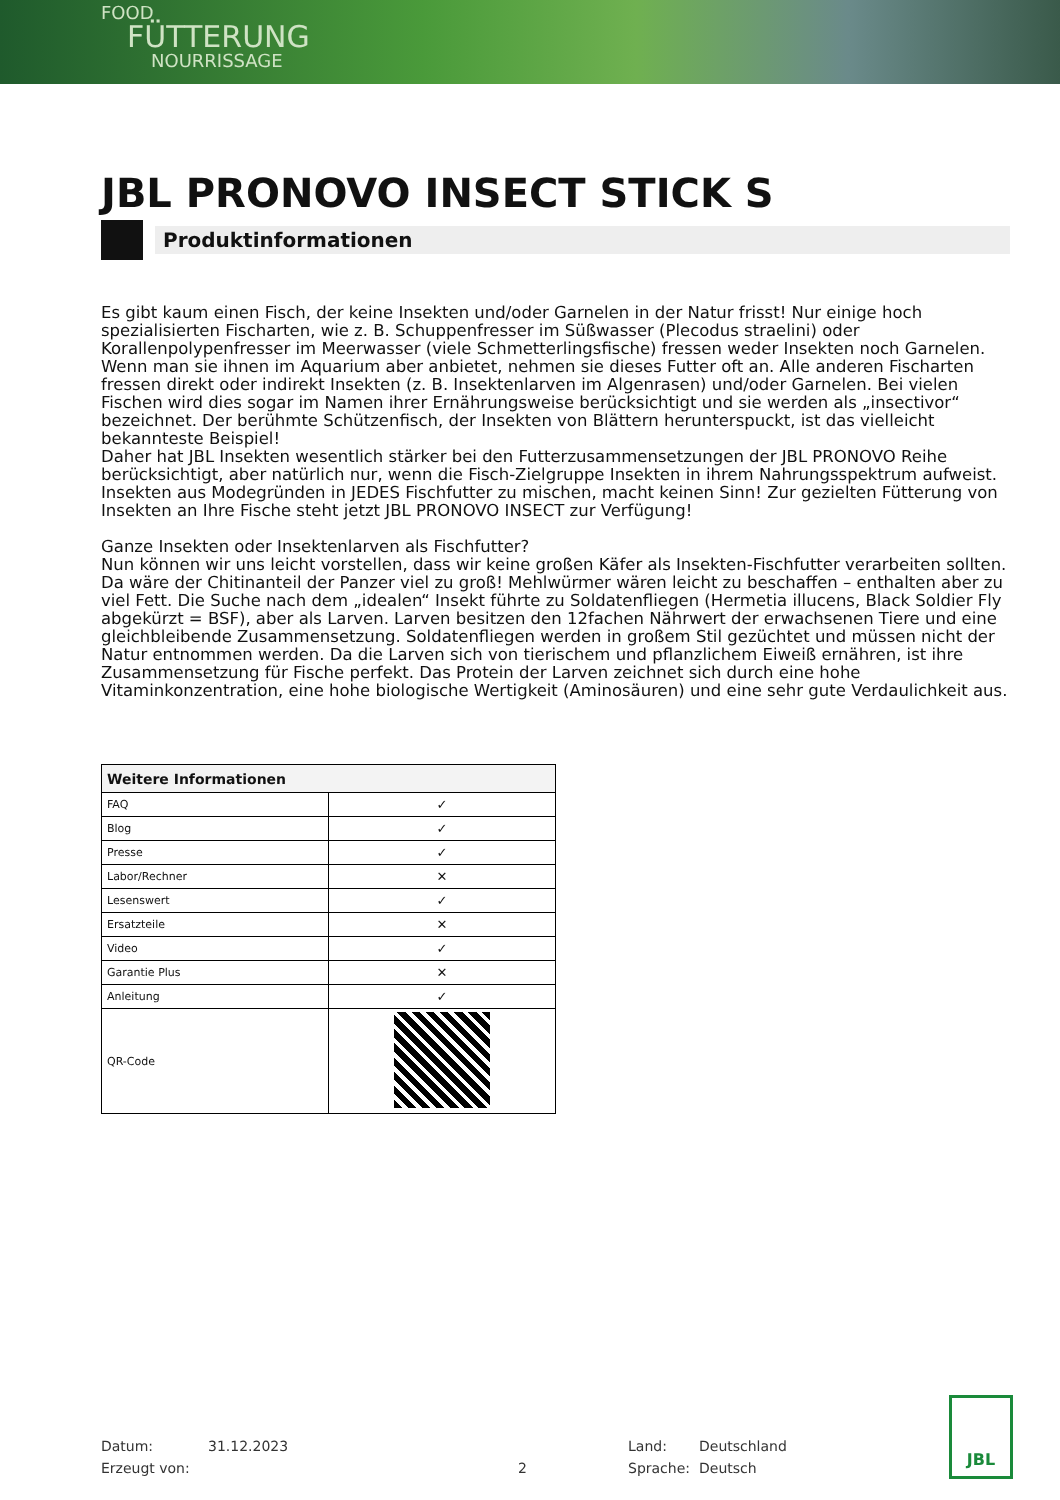FOOD
FÜTTERUNG
NOURRISSAGE
JBL PRONOVO INSECT STICK S
Produktinformationen
Es gibt kaum einen Fisch, der keine Insekten und/oder Garnelen in der Natur frisst! Nur einige hoch spezialisierten Fischarten, wie z. B. Schuppenfresser im Süßwasser (Plecodus straelini) oder Korallenpolypenfresser im Meerwasser (viele Schmetterlingsfische) fressen weder Insekten noch Garnelen. Wenn man sie ihnen im Aquarium aber anbietet, nehmen sie dieses Futter oft an. Alle anderen Fischarten fressen direkt oder indirekt Insekten (z. B. Insektenlarven im Algenrasen) und/oder Garnelen. Bei vielen Fischen wird dies sogar im Namen ihrer Ernährungsweise berücksichtigt und sie werden als „insectivor“ bezeichnet. Der berühmte Schützenfisch, der Insekten von Blättern herunterspuckt, ist das vielleicht bekannteste Beispiel!
Daher hat JBL Insekten wesentlich stärker bei den Futterzusammensetzungen der JBL PRONOVO Reihe berücksichtigt, aber natürlich nur, wenn die Fisch-Zielgruppe Insekten in ihrem Nahrungsspektrum aufweist. Insekten aus Modegründen in JEDES Fischfutter zu mischen, macht keinen Sinn! Zur gezielten Fütterung von Insekten an Ihre Fische steht jetzt JBL PRONOVO INSECT zur Verfügung!
Ganze Insekten oder Insektenlarven als Fischfutter?
Nun können wir uns leicht vorstellen, dass wir keine großen Käfer als Insekten-Fischfutter verarbeiten sollten. Da wäre der Chitinanteil der Panzer viel zu groß! Mehlwürmer wären leicht zu beschaffen – enthalten aber zu viel Fett. Die Suche nach dem „idealen“ Insekt führte zu Soldatenfliegen (Hermetia illucens, Black Soldier Fly abgekürzt = BSF), aber als Larven. Larven besitzen den 12fachen Nährwert der erwachsenen Tiere und eine gleichbleibende Zusammensetzung. Soldatenfliegen werden in großem Stil gezüchtet und müssen nicht der Natur entnommen werden. Da die Larven sich von tierischem und pflanzlichem Eiweiß ernähren, ist ihre Zusammensetzung für Fische perfekt. Das Protein der Larven zeichnet sich durch eine hohe Vitaminkonzentration, eine hohe biologische Wertigkeit (Aminosäuren) und eine sehr gute Verdaulichkeit aus.
| Weitere Informationen | |
| --- | --- |
| FAQ | ✓ |
| Blog | ✓ |
| Presse | ✓ |
| Labor/Rechner | ✕ |
| Lesenswert | ✓ |
| Ersatzteile | ✕ |
| Video | ✓ |
| Garantie Plus | ✕ |
| Anleitung | ✓ |
| QR-Code | |
Datum:
Erzeugt von:
31.12.2023
2 Land:
Sprache:
Deutschland
Deutsch
JBL